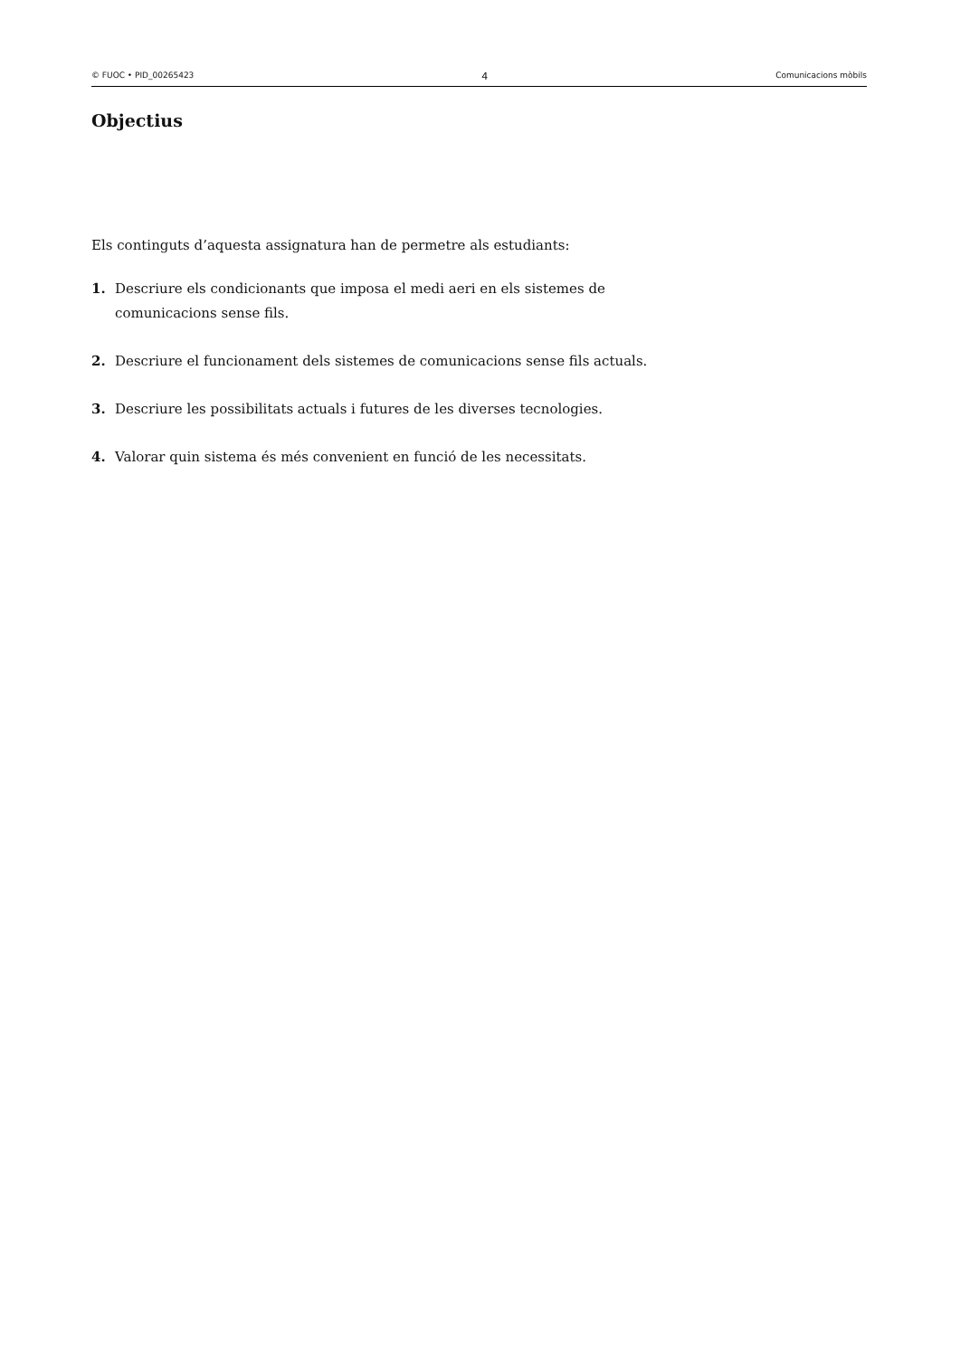© FUOC • PID_00265423 4 Comunicacions mòbils
Objectius
Els continguts d’aquesta assignatura han de permetre als estudiants:
1. Descriure els condicionants que imposa el medi aeri en els sistemes de comunicacions sense fils.
2. Descriure el funcionament dels sistemes de comunicacions sense fils actuals.
3. Descriure les possibilitats actuals i futures de les diverses tecnologies.
4. Valorar quin sistema és més convenient en funció de les necessitats.